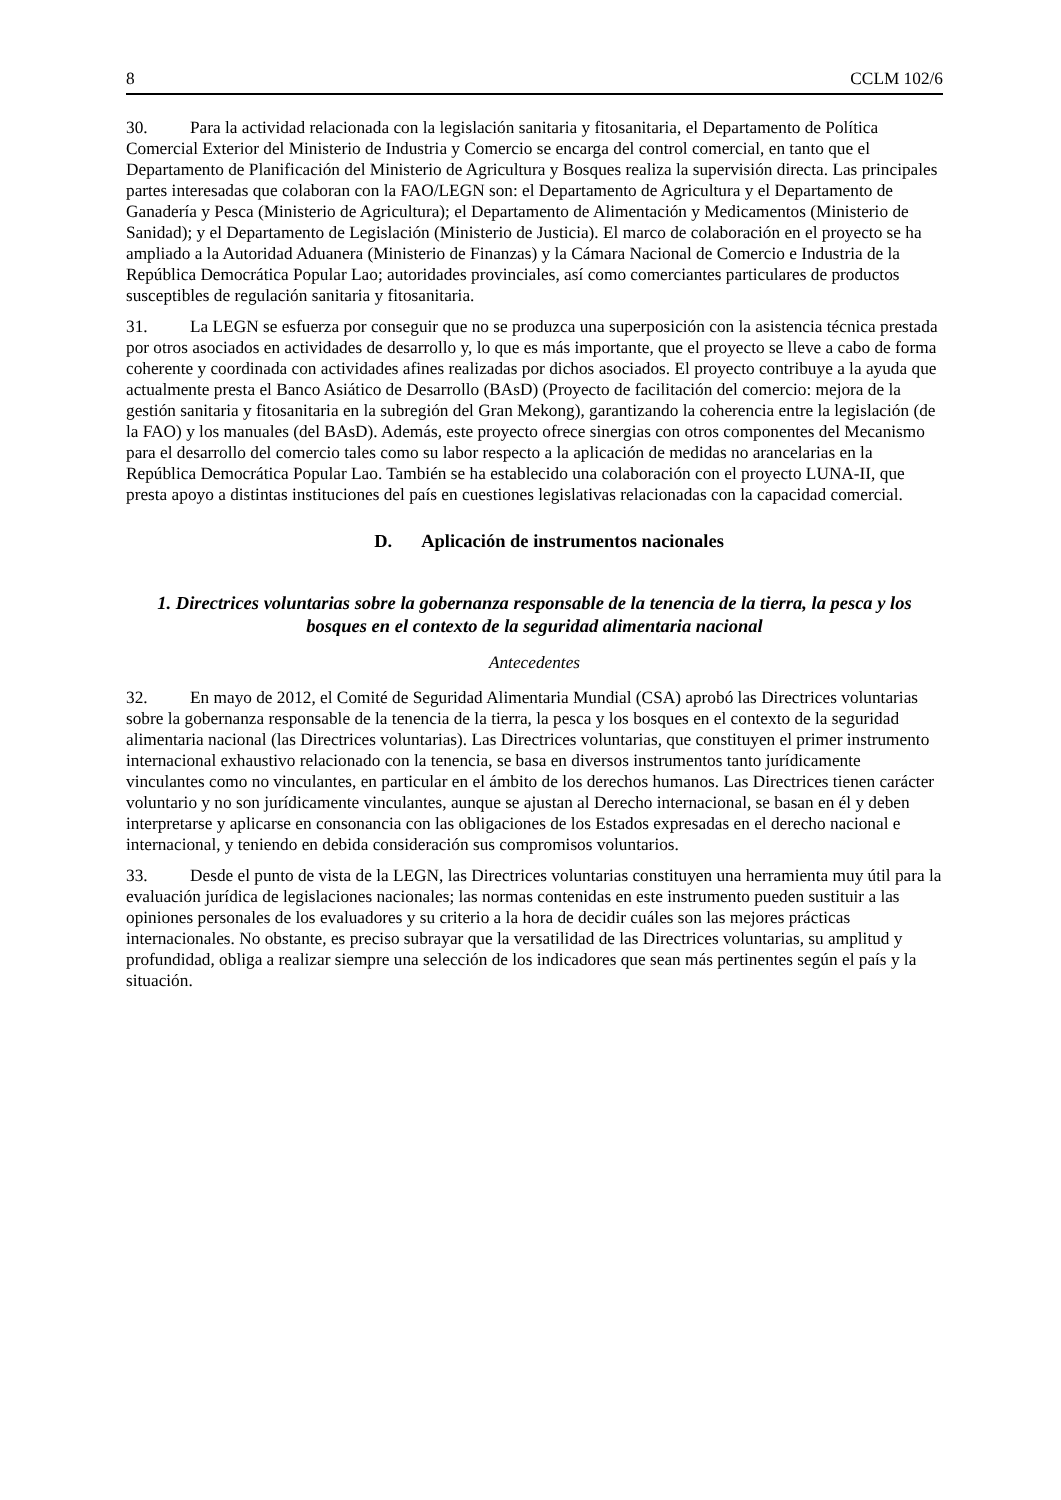8 CCLM 102/6
30. Para la actividad relacionada con la legislación sanitaria y fitosanitaria, el Departamento de Política Comercial Exterior del Ministerio de Industria y Comercio se encarga del control comercial, en tanto que el Departamento de Planificación del Ministerio de Agricultura y Bosques realiza la supervisión directa. Las principales partes interesadas que colaboran con la FAO/LEGN son: el Departamento de Agricultura y el Departamento de Ganadería y Pesca (Ministerio de Agricultura); el Departamento de Alimentación y Medicamentos (Ministerio de Sanidad); y el Departamento de Legislación (Ministerio de Justicia). El marco de colaboración en el proyecto se ha ampliado a la Autoridad Aduanera (Ministerio de Finanzas) y la Cámara Nacional de Comercio e Industria de la República Democrática Popular Lao; autoridades provinciales, así como comerciantes particulares de productos susceptibles de regulación sanitaria y fitosanitaria.
31. La LEGN se esfuerza por conseguir que no se produzca una superposición con la asistencia técnica prestada por otros asociados en actividades de desarrollo y, lo que es más importante, que el proyecto se lleve a cabo de forma coherente y coordinada con actividades afines realizadas por dichos asociados. El proyecto contribuye a la ayuda que actualmente presta el Banco Asiático de Desarrollo (BAsD) (Proyecto de facilitación del comercio: mejora de la gestión sanitaria y fitosanitaria en la subregión del Gran Mekong), garantizando la coherencia entre la legislación (de la FAO) y los manuales (del BAsD). Además, este proyecto ofrece sinergias con otros componentes del Mecanismo para el desarrollo del comercio tales como su labor respecto a la aplicación de medidas no arancelarias en la República Democrática Popular Lao. También se ha establecido una colaboración con el proyecto LUNA-II, que presta apoyo a distintas instituciones del país en cuestiones legislativas relacionadas con la capacidad comercial.
D. Aplicación de instrumentos nacionales
1. Directrices voluntarias sobre la gobernanza responsable de la tenencia de la tierra, la pesca y los bosques en el contexto de la seguridad alimentaria nacional
Antecedentes
32. En mayo de 2012, el Comité de Seguridad Alimentaria Mundial (CSA) aprobó las Directrices voluntarias sobre la gobernanza responsable de la tenencia de la tierra, la pesca y los bosques en el contexto de la seguridad alimentaria nacional (las Directrices voluntarias). Las Directrices voluntarias, que constituyen el primer instrumento internacional exhaustivo relacionado con la tenencia, se basa en diversos instrumentos tanto jurídicamente vinculantes como no vinculantes, en particular en el ámbito de los derechos humanos. Las Directrices tienen carácter voluntario y no son jurídicamente vinculantes, aunque se ajustan al Derecho internacional, se basan en él y deben interpretarse y aplicarse en consonancia con las obligaciones de los Estados expresadas en el derecho nacional e internacional, y teniendo en debida consideración sus compromisos voluntarios.
33. Desde el punto de vista de la LEGN, las Directrices voluntarias constituyen una herramienta muy útil para la evaluación jurídica de legislaciones nacionales; las normas contenidas en este instrumento pueden sustituir a las opiniones personales de los evaluadores y su criterio a la hora de decidir cuáles son las mejores prácticas internacionales. No obstante, es preciso subrayar que la versatilidad de las Directrices voluntarias, su amplitud y profundidad, obliga a realizar siempre una selección de los indicadores que sean más pertinentes según el país y la situación.